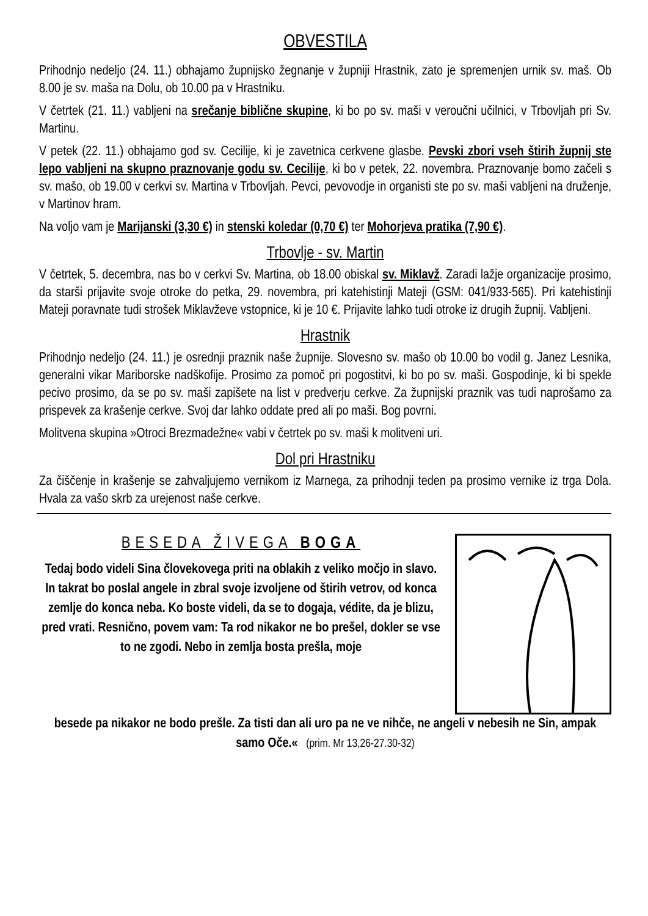OBVESTILA
Prihodnjo nedeljo (24. 11.) obhajamo župnijsko žegnanje v župniji Hrastnik, zato je spremenjen urnik sv. maš. Ob 8.00 je sv. maša na Dolu, ob 10.00 pa v Hrastniku.
V četrtek (21. 11.) vabljeni na srečanje biblične skupine, ki bo po sv. maši v veroučni učilnici, v Trbovljah pri Sv. Martinu.
V petek (22. 11.) obhajamo god sv. Cecilije, ki je zavetnica cerkvene glasbe. Pevski zbori vseh štirih župnij ste lepo vabljeni na skupno praznovanje godu sv. Cecilije, ki bo v petek, 22. novembra. Praznovanje bomo začeli s sv. mašo, ob 19.00 v cerkvi sv. Martina v Trbovljah. Pevci, pevovodje in organisti ste po sv. maši vabljeni na druženje, v Martinov hram.
Na voljo vam je Marijanski (3,30 €) in stenski koledar (0,70 €) ter Mohorjeva pratika (7,90 €).
Trbovlje - sv. Martin
V četrtek, 5. decembra, nas bo v cerkvi Sv. Martina, ob 18.00 obiskal sv. Miklavž. Zaradi lažje organizacije prosimo, da starši prijavite svoje otroke do petka, 29. novembra, pri katehistinji Mateji (GSM: 041/933-565). Pri katehistinji Mateji poravnate tudi strošek Miklavževe vstopnice, ki je 10 €. Prijavite lahko tudi otroke iz drugih župnij. Vabljeni.
Hrastnik
Prihodnjo nedeljo (24. 11.) je osrednji praznik naše župnije. Slovesno sv. mašo ob 10.00 bo vodil g. Janez Lesnika, generalni vikar Mariborske nadškofije. Prosimo za pomoč pri pogostitvi, ki bo po sv. maši. Gospodinje, ki bi spekle pecivo prosimo, da se po sv. maši zapišete na list v predverju cerkve. Za župnijski praznik vas tudi naprošamo za prispevek za krašenje cerkve. Svoj dar lahko oddate pred ali po maši. Bog povrni.
Molitvena skupina »Otroci Brezmadežne« vabi v četrtek po sv. maši k molitveni uri.
Dol pri Hrastniku
Za čiščenje in krašenje se zahvaljujemo vernikom iz Marnega, za prihodnji teden pa prosimo vernike iz trga Dola. Hvala za vašo skrb za urejenost naše cerkve.
BESEDA ŽIVEGA BOGA
Tedaj bodo videli Sina človekovega priti na oblakih z veliko močjo in slavo. In takrat bo poslal angele in zbral svoje izvoljene od štirih vetrov, od konca zemlje do konca neba. Ko boste videli, da se to dogaja, védite, da je blizu, pred vrati. Resnično, povem vam: Ta rod nikakor ne bo prešel, dokler se vse to ne zgodi. Nebo in zemlja bosta prešla, moje
besede pa nikakor ne bodo prešle. Za tisti dan ali uro pa ne ve nihče, ne angeli v nebesih ne Sin, ampak samo Oče.« (prim. Mr 13,26-27.30-32)